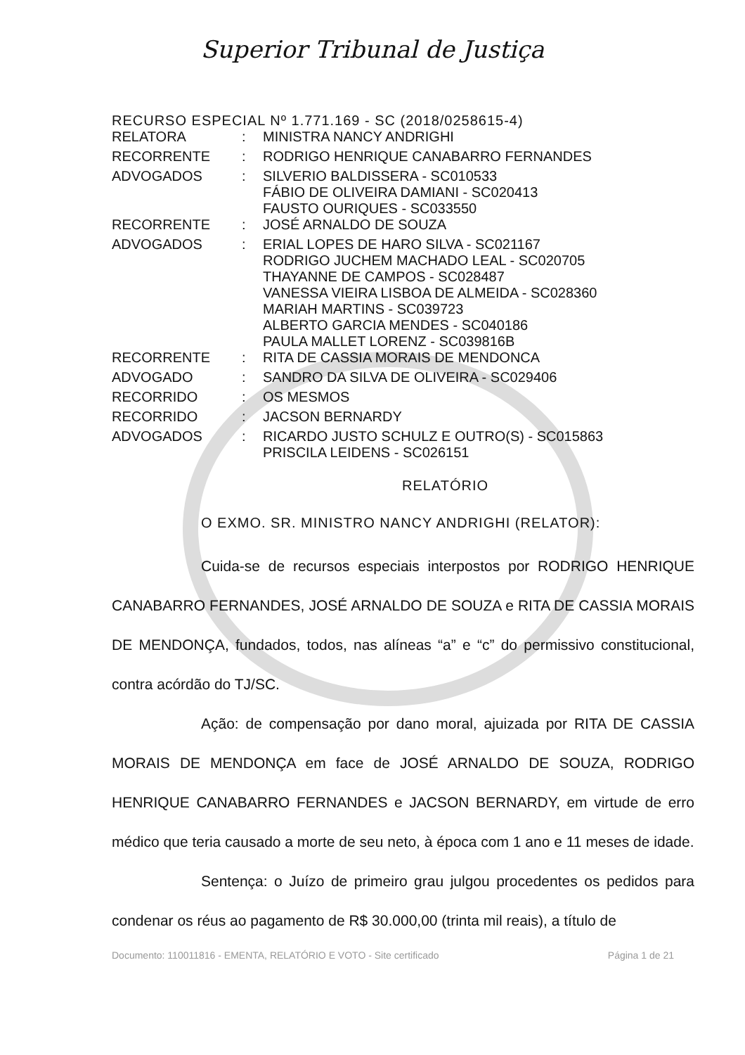Superior Tribunal de Justiça
RECURSO ESPECIAL Nº 1.771.169 - SC (2018/0258615-4)
| RELATORA | : | MINISTRA NANCY ANDRIGHI |
| RECORRENTE | : | RODRIGO HENRIQUE CANABARRO FERNANDES |
| ADVOGADOS | : | SILVERIO BALDISSERA - SC010533 FÁBIO DE OLIVEIRA DAMIANI - SC020413 FAUSTO OURIQUES - SC033550 |
| RECORRENTE | : | JOSÉ ARNALDO DE SOUZA |
| ADVOGADOS | : | ERIAL LOPES DE HARO SILVA - SC021167 RODRIGO JUCHEM MACHADO LEAL - SC020705 THAYANNE DE CAMPOS - SC028487 VANESSA VIEIRA LISBOA DE ALMEIDA - SC028360 MARIAH MARTINS - SC039723 ALBERTO GARCIA MENDES - SC040186 PAULA MALLET LORENZ - SC039816B |
| RECORRENTE | : | RITA DE CASSIA MORAIS DE MENDONCA |
| ADVOGADO | : | SANDRO DA SILVA DE OLIVEIRA - SC029406 |
| RECORRIDO | : | OS MESMOS |
| RECORRIDO | : | JACSON BERNARDY |
| ADVOGADOS | : | RICARDO JUSTO SCHULZ E OUTRO(S) - SC015863 PRISCILA LEIDENS - SC026151 |
RELATÓRIO
O EXMO. SR. MINISTRO NANCY ANDRIGHI (RELATOR):
Cuida-se de recursos especiais interpostos por RODRIGO HENRIQUE CANABARRO FERNANDES, JOSÉ ARNALDO DE SOUZA e RITA DE CASSIA MORAIS DE MENDONÇA, fundados, todos, nas alíneas “a” e “c” do permissivo constitucional, contra acórdão do TJ/SC.
Ação: de compensação por dano moral, ajuizada por RITA DE CASSIA MORAIS DE MENDONÇA em face de JOSÉ ARNALDO DE SOUZA, RODRIGO HENRIQUE CANABARRO FERNANDES e JACSON BERNARDY, em virtude de erro médico que teria causado a morte de seu neto, à época com 1 ano e 11 meses de idade.
Sentença: o Juízo de primeiro grau julgou procedentes os pedidos para condenar os réus ao pagamento de R$ 30.000,00 (trinta mil reais), a título de
Documento: 110011816 - EMENTA, RELATÓRIO E VOTO - Site certificado Página 1 de 21